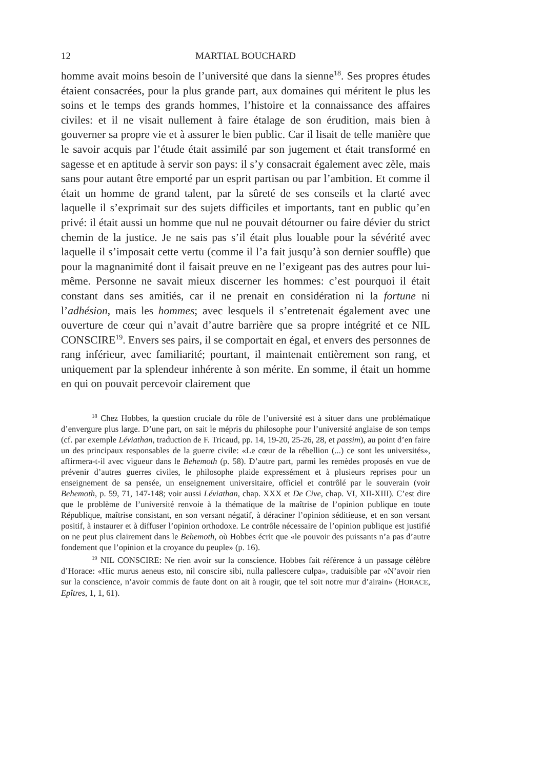12 MARTIAL BOUCHARD
homme avait moins besoin de l’université que dans la sienne<sup>18</sup>. Ses propres études étaient consacrées, pour la plus grande part, aux domaines qui méritent le plus les soins et le temps des grands hommes, l’histoire et la connaissance des affaires civiles: et il ne visait nullement à faire étalage de son érudition, mais bien à gouverner sa propre vie et à assurer le bien public. Car il lisait de telle manière que le savoir acquis par l’étude était assimilé par son jugement et était transformé en sagesse et en aptitude à servir son pays: il s’y consacrait également avec zèle, mais sans pour autant être emporté par un esprit partisan ou par l’ambition. Et comme il était un homme de grand talent, par la sûreté de ses conseils et la clarté avec laquelle il s’exprimait sur des sujets difficiles et importants, tant en public qu’en privé: il était aussi un homme que nul ne pouvait détourner ou faire dévier du strict chemin de la justice. Je ne sais pas s’il était plus louable pour la sévérité avec laquelle il s’imposait cette vertu (comme il l’a fait jusqu’à son dernier souffle) que pour la magnanimité dont il faisait preuve en ne l’exigeant pas des autres pour lui-même. Personne ne savait mieux discerner les hommes: c’est pourquoi il était constant dans ses amitiés, car il ne prenait en considération ni la fortune ni l’adhésion, mais les hommes; avec lesquels il s’entretenait également avec une ouverture de cœur qui n’avait d’autre barrière que sa propre intégrité et ce NIL CONSCIRE<sup>19</sup>. Envers ses pairs, il se comportait en égal, et envers des personnes de rang inférieur, avec familiarité; pourtant, il maintenait entièrement son rang, et uniquement par la splendeur inhérente à son mérite. En somme, il était un homme en qui on pouvait percevoir clairement que
<sup>18</sup> Chez Hobbes, la question cruciale du rôle de l’université est à situer dans une problématique d’envergure plus large. D’une part, on sait le mépris du philosophe pour l’université anglaise de son temps (cf. par exemple Léviathan, traduction de F. Tricaud, pp. 14, 19-20, 25-26, 28, et passim), au point d’en faire un des principaux responsables de la guerre civile: «Le cœur de la rébellion (...) ce sont les universités», affirmera-t-il avec vigueur dans le Behemoth (p. 58). D’autre part, parmi les remèdes proposés en vue de prévenir d’autres guerres civiles, le philosophe plaide expressément et à plusieurs reprises pour un enseignement de sa pensée, un enseignement universitaire, officiel et contrôlé par le souverain (voir Behemoth, p. 59, 71, 147-148; voir aussi Léviathan, chap. XXX et De Cive, chap. VI, XII-XIII). C’est dire que le problème de l’université renvoie à la thématique de la maîtrise de l’opinion publique en toute République, maîtrise consistant, en son versant négatif, à déraciner l’opinion séditieuse, et en son versant positif, à instaurer et à diffuser l’opinion orthodoxe. Le contrôle nécessaire de l’opinion publique est justifié on ne peut plus clairement dans le Behemoth, où Hobbes écrit que «le pouvoir des puissants n’a pas d’autre fondement que l’opinion et la croyance du peuple» (p. 16).
<sup>19</sup> NIL CONSCIRE: Ne rien avoir sur la conscience. Hobbes fait référence à un passage célèbre d’Horace: «Hic murus aeneus esto, nil conscire sibi, nulla pallescere culpa», traduisible par «N’avoir rien sur la conscience, n’avoir commis de faute dont on ait à rougir, que tel soit notre mur d’airain» (HORACE, Epîtres, 1, 1, 61).